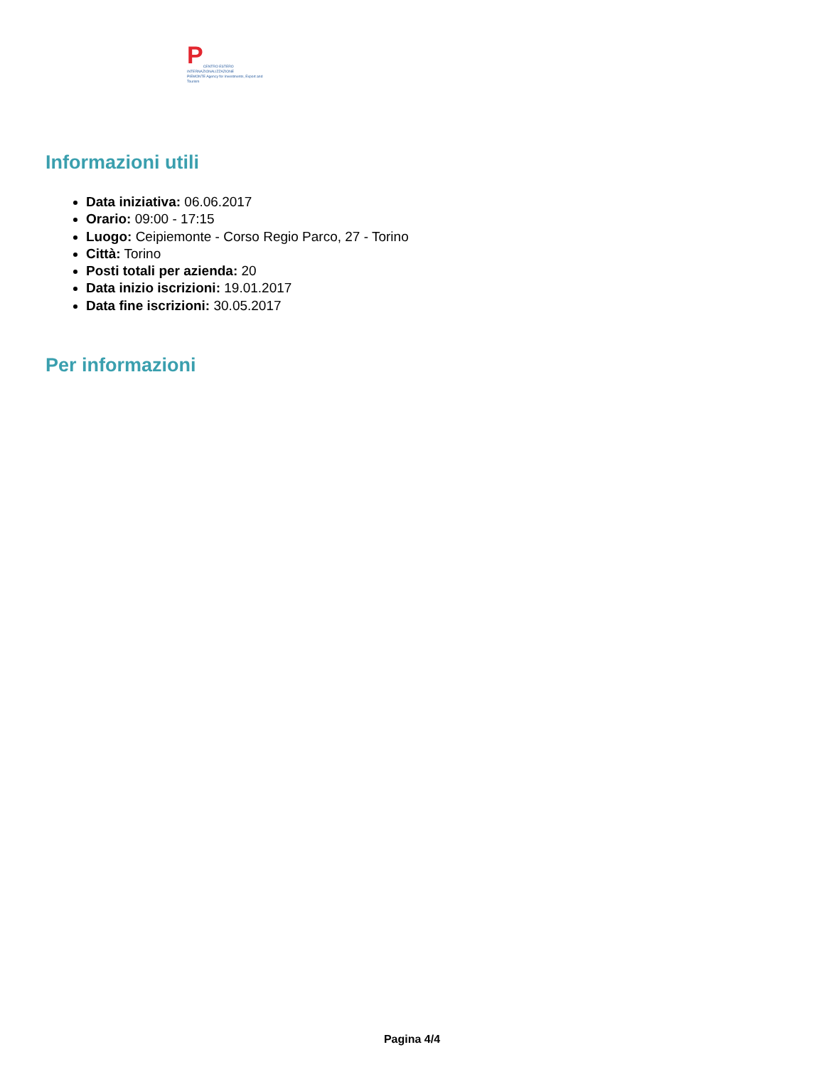P
CENTRO ESTERO INTERNAZIONALIZZAZIONE
PIEMONTE Agency for Investments, Export and Tourism
Informazioni utili
Data iniziativa: 06.06.2017
Orario: 09:00 - 17:15
Luogo: Ceipiemonte - Corso Regio Parco, 27 - Torino
Città: Torino
Posti totali per azienda: 20
Data inizio iscrizioni: 19.01.2017
Data fine iscrizioni: 30.05.2017
Per informazioni
Pagina 4/4